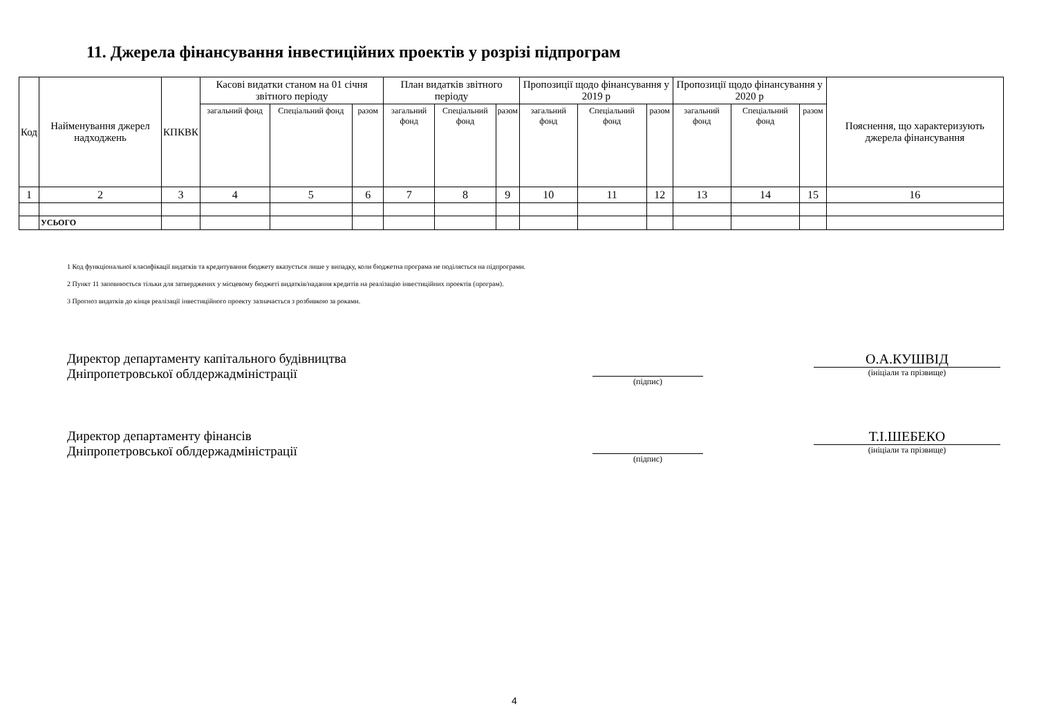11. Джерела фінансування інвестиційних проектів у розрізі підпрограм
| Код | Найменування джерел надходжень | КПКВК | Касові видатки станом на 01 січня звітного періоду | | | План видатків звітного періоду | | | Пропозиції щодо фінансування у 2019 р | | | Пропозиції щодо фінансування у 2020 р | | | Пояснення, що характеризують джерела фінансування |
| --- | --- | --- | --- | --- | --- | --- | --- | --- | --- | --- | --- | --- | --- | --- | --- |
| | | | загальний фонд | Спеціальний фонд | разом | загальний фонд | Спеціальний фонд | разом | загальний фонд | Спеціальний фонд | разом | загальний фонд | Спеціальний фонд | разом | |
| 1 | 2 | 3 | 4 | 5 | 6 | 7 | 8 | 9 | 10 | 11 | 12 | 13 | 14 | 15 | 16 |
| | УСЬОГО | | | | | | | | | | | | | | |
1 Код функціональної класифікації видатків та кредитування бюджету вказується лише у випадку, коли бюджетна програма не поділяється на підпрограми.
2 Пункт 11 заповнюється тільки для затверджених у місцевому бюджеті видатків/надання кредитів на реалізацію інвестиційних проектів (програм).
3 Прогноз видатків до кінця реалізації інвестиційного проекту зазначається з розбивкою за роками.
Директор департаменту капітального будівництва
Дніпропетровської облдержадміністрації
(підпис)
О.А.КУШВІД
(ініціали та прізвище)
Директор департаменту фінансів
Дніпропетровської облдержадміністрації
(підпис)
Т.І.ШЕБЕКО
(ініціали та прізвище)
4